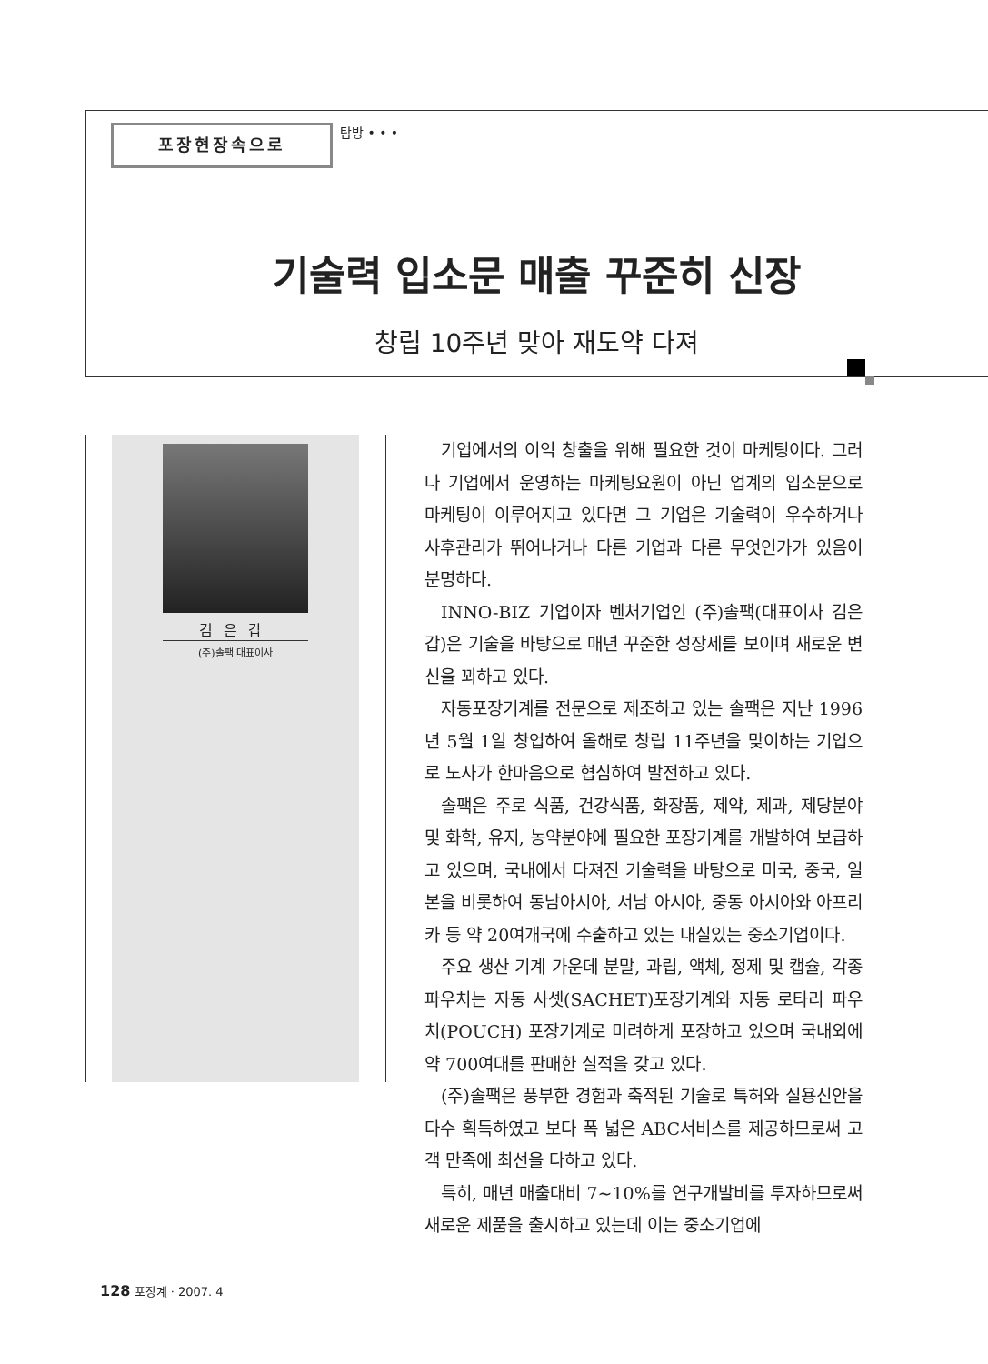포장현장속으로
탐방 • • •
기술력 입소문 매출 꾸준히 신장
창립 10주년 맞아 재도약 다져
김은갑
(주)솔팩 대표이사
기업에서의 이익 창출을 위해 필요한 것이 마케팅이다. 그러나 기업에서 운영하는 마케팅요원이 아닌 업계의 입소문으로 마케팅이 이루어지고 있다면 그 기업은 기술력이 우수하거나 사후관리가 뛰어나거나 다른 기업과 다른 무엇인가가 있음이 분명하다.
INNO-BIZ 기업이자 벤처기업인 (주)솔팩(대표이사 김은갑)은 기술을 바탕으로 매년 꾸준한 성장세를 보이며 새로운 변신을 꾀하고 있다.
자동포장기계를 전문으로 제조하고 있는 솔팩은 지난 1996년 5월 1일 창업하여 올해로 창립 11주년을 맞이하는 기업으로 노사가 한마음으로 협심하여 발전하고 있다.
솔팩은 주로 식품, 건강식품, 화장품, 제약, 제과, 제당분야 및 화학, 유지, 농약분야에 필요한 포장기계를 개발하여 보급하고 있으며, 국내에서 다져진 기술력을 바탕으로 미국, 중국, 일본을 비롯하여 동남아시아, 서남 아시아, 중동 아시아와 아프리카 등 약 20여개국에 수출하고 있는 내실있는 중소기업이다.
주요 생산 기계 가운데 분말, 과립, 액체, 정제 및 캡슐, 각종 파우치는 자동 사셋(SACHET)포장기계와 자동 로타리 파우치(POUCH) 포장기계로 미려하게 포장하고 있으며 국내외에 약 700여대를 판매한 실적을 갖고 있다.
(주)솔팩은 풍부한 경험과 축적된 기술로 특허와 실용신안을 다수 획득하였고 보다 폭 넓은 ABC서비스를 제공하므로써 고객 만족에 최선을 다하고 있다.
특히, 매년 매출대비 7~10%를 연구개발비를 투자하므로써 새로운 제품을 출시하고 있는데 이는 중소기업에
128 포장계 · 2007. 4